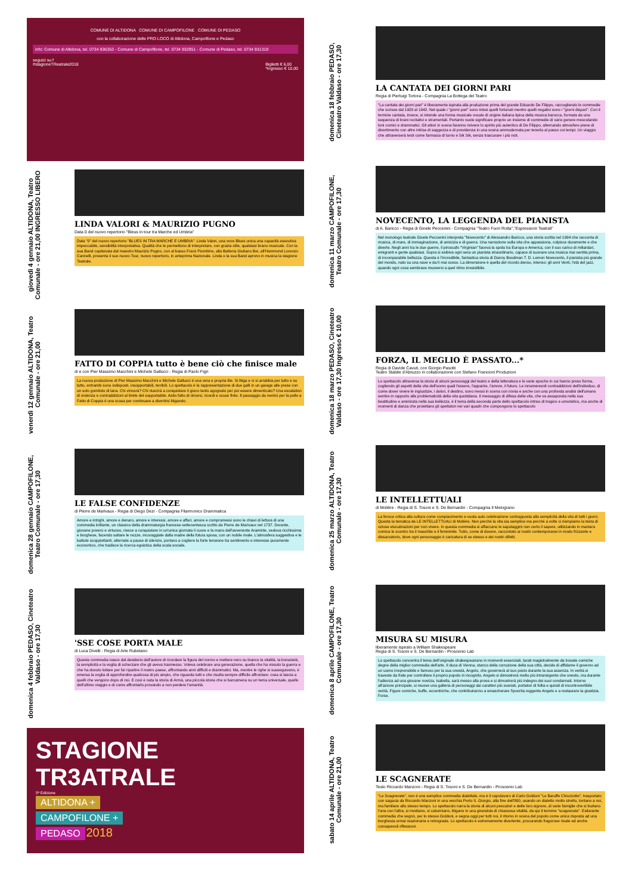COMUNE DI ALTIDONA COMUNE DI CAMPOFILONE COMUNE DI PEDASO
con la collaborazione delle PRO LOCO di Altidona, Campofilone e Pedaso
info: Comune di Altidona, tel. 0734 936353 - Comune di Campofilone, tel. 0734 932951 - Comune di Pedaso, tel. 0734 931319
seguici su f
#stagioneTReatrale2018 Biglietti € 6,00
*Ingresso € 10,00
giovedì 4 gennaio ALTIDONA, Teatro Comunale - ore 21,00 INGRESSO LIBERO
LINDA VALORI & MAURIZIO PUGNO
Data 0 del nuovo repertorio "Bleus in tour tra Marche ed Umbria"
Data "0" del nuovo repertorio "BLUES IN TRA MARCHE E UMBRIA". Linda Valori, una voce Blues unica una capacità esecutiva impeccabile, sensibilità interpretativa. Qualità che le permettono di interpretare, con grazia stile, qualsiasi brano musicale. Con la sua Band capitanata dal maestro Maurizio Pugno, con al basso Franz Piombino, alla Batteria Giuliano Bei, all'Hammond Lorenzo Cannelli, presenta il suo nuovo Tour, nuovo repertorio, in anteprima Nazionale. Linda e la sua Band aprono in musica la stagione Teatrale.
venerdì 12 gennaio ALTIDONA, Teatro Comunale - ore 21,00
FATTO DI COPPIA tutto è bene ciò che finisce male
di e con Pier Massimo Macchini e Michele Gallucci - Regia di Paolo Figri
La nuova produzione di Pier Massimo Macchini e Michele Gallucci è una vera e propria lite. Si litiga e ci si arrabbia per tutto e su tutto, entrambi sono indisposti, insopportabili, terribili. Lo spettacolo è la rappresentazione di due galli in un garage alle prese con un solo gomitolo di lana. Chi vincerà? Chi riuscirà a conquistare il gioco tanto agognato per poi essere dimenticato? Una escalation di violenza e contraddizioni al limite del sopportabile. Astio fatto di rimorsi, ricordi e scuse finte. Il passaggio da nemici per la pelle a Fatto di Coppia è una scusa per continuare a divertirsi litigando.
domenica 28 gennaio CAMPOFILONE, Teatro Comunale - ore 17,30
LE FALSE CONFIDENZE
di Pierre de Marivaux - Regia di Diego Dezi - Compagnia Filarmonico Drammatica
Amore e intrighi, amore e denaro, amore e interessi, amore e affari, amore e compromessi sono le chiavi di lettura di una commedia brillante, un classico della drammaturgia francese settecentesca scritto da Pierre de Marivaux nel 1737. Dorante, giovane povero e virtuoso, riesce a conquistare in un'unica giornata il cuore e la mano dell'avvenente Araminte, vedova ricchissima e borghese, facendo saltare le nozze, incoraggiate dalla madre della futura sposa, con un nobile rivale. L'atmosfera suggestiva e le battute scoppiettanti, alternate a pause di silenzio, portano a cogliere la forte tensione tra sentimento e interesse puramente economico, che tradisce la ricerca egoistica della scala sociale.
domenica 4 febbraio PEDASO, Cineteatro Valdaso - ore 17,30
'SSE COSE PORTA MALE
di Luca Divelti - Regia di Arte Rubetano
Questa commedia nasce dal desiderio dell'autore di ricordare la figura del nonno e mettere nero su bianco la vitalità, la bonarietà, la semplicità e la voglia di scherzare che gli aveva trasmesso. Voleva celebrare una generazione, quella che ha vissuto la guerra e che ha dovuto lottare per far ripartire il nostro paese, affrontando anni difficili e drammatici. Ma, mentre le righe si susseguivano, è emersa la voglia di approfondire qualcosa di più ampio, che riguarda tutti e che risulta sempre difficile affrontare: cosa si lascia a quelli che vengono dopo di noi. E così è nata la storia di Armà, una piccola storia che si barcamena su un tema universale, quello dell'ultimo viaggio e di come affrontarlo provando a non perdere l'umanità.
STAGIONE TR3ATRALE
5ª Edizione
ALTIDONA +
CAMPOFILONE +
PEDASO 2018
domenica 18 febbraio PEDASO, Cineteatro Valdaso - ore 17,30
LA CANTATA DEI GIORNI PARI
Regia di Pierluigi Tortora - Compagnia La Bottega del Teatro
"La cantata dei giorni pari" è liberamente ispirata alla produzione prima del grande Eduardo De Filippo, raccogliendo le commedie che scrisse dal 1920 al 1942. Nel quale i "giorni pari" sono intesi quelli fortunati mentre quelli negativi sono i "giorni dispari". Con il termine cantata, invece, si intende una forma musicale vocale di origine italiana tipica della musica barocca, formata da una sequenza di brani recitativi e strumentali. Pertanto vuole significare proprio un insieme di commedie di vario genere mescolando toni comici e drammatici. Gli attori in scena faranno rivivere lo spirito più autentico di De Filippo, alternando atmosfere piene di divertimento con altre intrise di saggezza e di previdenza in una scena ammodernata per tenerla al passo coi tempi. Un viaggio che attraverserà testi come farmacia di turno e Sik Sik, senza trascurare i più noti.
domenica 11 marzo CAMPOFILONE, Teatro Comunale - ore 17,30
NOVECENTO, LA LEGGENDA DEL PIANISTA
di A. Baricco - Regia di Gioele Peccenini - Compagnia "Teatro Fuori Rotta","Espressioni Teatrali"
Nel monologo teatrale Gioele Peccenini interpreta "Novecento" di Alessandro Baricco, una storia scritta nel 1994 che racconta di musica, di mare, di immaginazione, di amicizia e di guerra. Una narrazione sulla vita che appassiona, colpisce duramente e che diverte. Negli anni tra le due guerre, il piroscafo "Virginian" faceva la spola tra Europa e America, con il suo carico di miliardari, emigranti e gente qualsiasi. Sopra si esibiva ogni sera un pianista straordinario, capace di suonare una musica mai sentita prima, di incomparabile bellezza. Questa è l'incredibile, fantastica storia di Danny Boodman T. D. Lemon Novecento, il pianista più grande del mondo, nato su una nave e da lì mai sceso. La dimensione è quella del ricordo denso, intenso: gli anni Venti, l'età del jazz, quando ogni cosa sembrava muoversi a quel ritmo irresistibile.
domenica 18 marzo PEDASO, Cineteatro Valdaso - ore 17,30 Ingresso € 10,00
FORZA, IL MEGLIO È PASSATO...*
Regia di Davide Cavuti, con Giorgio Pasotti
Teatro Stabile d'Abruzzo in collaborazione con Stefano Francioni Produzioni
Lo spettacolo attraversa la storia di alcuni personaggi del teatro e della letteratura e le varie epoche in cui hanno preso forma, cogliendo gli aspetti della vita dell'uomo quali l'essere, l'apparire, l'amore, il futuro. Le innumerevoli contraddizioni dell'individuo, di come dover vivere le ingiustizie, i dolori, il destino, sono messi in scena con ironia e anche con una profonda analisi dell'umano sentire in rapporto alle problematicità della vita quotidiana. Il messaggio di difesa della vita, che va assaporata nella sua beatitudine e ammirata nella sua bellezza, è il tema della seconda parte dello spettacolo intriso di tragico e umoristico, ma anche di momenti di danza che proiettano gli spettatori nei vari quadri che compongono lo spettacolo
domenica 25 marzo ALTIDONA, Teatro Comunale - ore 17,30
LE INTELLETTUALI
di Molière - Regia di S. Tosoni e S. De Bernardin - Compagnia Il Melograno
La feroce critica alla cultura come compiacimento e vuota auto celebrazione contrapposta alla semplicità della vita di tutti i giorni. Questa la tematica de LE INTELLETTUALI di Molière. Non perché la vita sia semplice ma perché a volte ci riempiamo la testa di oziose elucubrazioni per non vivere. In questa commedia si affaccano le saputaggini non certo il sapere, utilizzando in maniera comica lo scontro tra il maschile e il femminile. Tutto, come di dovere, raccontato ai nostri contemporanei in modo frizzante e dissacratorio, dove ogni personaggio è caricatura di se stesso e dei nostri difetti.
domenica 8 aprile CAMPOFILONE, Teatro Comunale - ore 17,30
MISURA SU MISURA
liberamente ispirato a William Shakespeare
Regia di S. Tosoni e S. De Bernardin - Proscenio Lab
Lo spettacolo concentra il tema dell'originale shakespeariano in momenti essenziali, tarati magistralmente da trovate comiche degne della miglior commedia dell'arte. Il duca di Vienna, stanco della corruzione della sua città, decide di affidarne il governo ad un uomo irreprensibile e famoso per la sua onestà, Angelo, che governerà al suo posto durante la sua assenza. In verità si traveste da frate per controllare il proprio popolo in incognito. Angelo si dimostrerà molto più intransigente che onesto, ma durante l'udienza ad una giovane novizia, Isabella, sarà messo alla prova e si dimostrerà più indegno dei suoi condannati. Intorno all'azione principale, si muove una galleria di personaggi dai caratteri più svariati, portatori di follia e quindi di incontrovertibile verità. Figure comiche, buffe, eccentriche, che contribuiranno a smascherare l'ipocrita reggente Angelo e a restaurare la giustizia. Forse.
sabato 14 aprile ALTIDONA, Teatro Comunale - ore 21,00
LE SCAGNERATE
Testo Riccardo Manzoni - Regia di S. Tosoni e S. De Bernardin - Proscenio Lab
"Le Scagnerate", non è una semplice commedia dialettale, ma è il capolavoro di Carlo Goldoni "Le Baruffe Chiozzotte", trasportato con sagacia da Riccardo Manzoni in una vecchia Porto S. Giorgio, alla fine dell'800, usando un dialetto molto stretto, lontano a noi, ma familiare allo stesso tempo. Lo spettacolo narra la storia di alcuni pescatori e delle loro signore, di varie famiglie che si burlano l'una con l'altra, si invidiano, si calunniano, litigano in una girandola di chiassosa vitalità, da qui il termine "scagnerate". Esilarante commedia che segnò, per lo stesso Goldoni, e segna oggi per tutti noi, il ritorno in scena del popolo come unica risposta ad una borghesia ormai reazionaria e retrograda. Lo spettacolo è estremamente divertente, procurando fragorose risate ed anche consapevoli riflessioni.